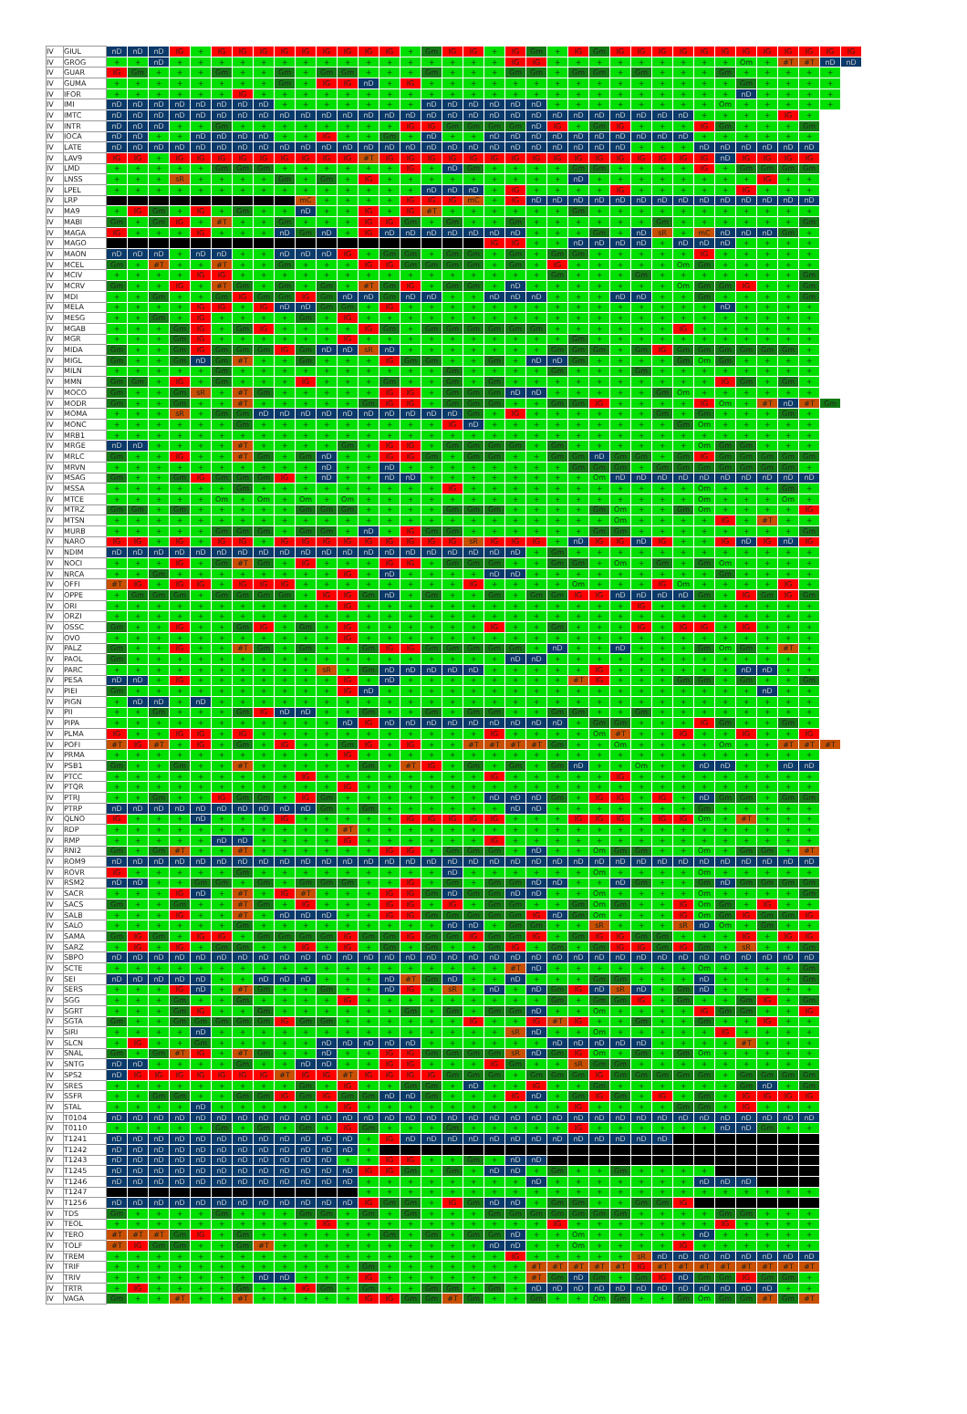| IV | GIUL | nD | nD | nD | IG | + | IG | IG | IG | IG | IG | IG | IG | IG | IG | + | Gm | IG | IG | + | IG | Gm | + | IG | Gm | IG | IG | IG | IG | IG | IG | IG | IG | IG | IG | IG | IG |
| IV | GROG | + | + | nD | + | + | + | + | + | + | + | + | + | + | + | + | + | + | + | + | IG | IG | + | + | + | + | + | + | + | + | + | Om | + | #T | #T | nD | nD |
| IV | GUAR | IG | Gm | + | + | + | Gm | + | + | Gm | + | Gm | Gm | + | + | + | Gm | + | + | + | Gm | Gm | + | Gm | Gm | + | Gm | + | + | + | Gm | + | + | + | + | + | |
| IV | GUMA | + | + | + | + | + | + | + | + | Gm | + | IG | IG | nD | + | IG | + | + | + | + | + | + | + | + | + | + | + | + | + | + | + | Gm | + | + | + | + | |
| IV | IFOR | + | + | + | + | + | + | IG | + | + | + | + | + | + | + | + | + | + | + | + | + | + | + | + | + | + | + | + | + | + | + | nD | + | + | + | + | |
| IV | IMI | nD | nD | nD | nD | nD | nD | nD | nD | + | + | + | + | + | + | + | nD | nD | nD | nD | nD | nD | + | + | + | + | + | + | + | + | Om | + | + | + | + | + | |
| IV | IMTC | nD | nD | nD | nD | nD | nD | nD | nD | nD | nD | nD | nD | nD | nD | nD | nD | nD | nD | nD | nD | nD | nD | nD | nD | nD | nD | nD | nD | + | + | + | + | IG | + | | |
| IV | INTR | nD | nD | nD | + | + | Gm | + | + | + | + | + | + | + | + | IG | IG | Gm | Gm | Gm | Gm | nD | IG | + | Gm | IG | + | + | + | IG | Gm | + | + | + | Gm | | |
| IV | IOCA | nD | nD | + | + | nD | nD | nD | nD | + | + | IG | + | + | Gm | + | nD | + | + | nD | nD | nD | nD | nD | nD | nD | nD | nD | nD | + | + | + | + | + | + | | |
| IV | LATE | nD | nD | nD | nD | nD | nD | nD | nD | nD | nD | nD | nD | nD | nD | nD | nD | nD | nD | nD | nD | nD | nD | nD | nD | nD | + | + | + | nD | nD | nD | nD | nD | nD | | |
| IV | LAV9 | IG | IG | + | IG | IG | IG | IG | IG | IG | IG | IG | IG | #T | IG | IG | IG | IG | IG | IG | IG | IG | IG | IG | IG | IG | IG | IG | IG | IG | nD | IG | IG | IG | IG | | |
| IV | LMD | + | + | + | + | + | Gm | Gm | Gm | + | + | + | + | + | + | IG | + | nD | Gm | + | + | + | + | Gm | Gm | + | + | + | + | IG | + | Gm | Gm | Gm | Gm | | |
| IV | LNSS | + | + | + | sR | + | + | + | + | Gm | + | Gm | + | IG | + | + | + | + | + | + | + | + | + | nD | + | + | + | + | + | + | + | + | IG | + | + | | |
| IV | LPEL | + | + | + | + | + | + | + | + | + | + | + | + | + | + | + | nD | nD | nD | + | IG | + | + | + | + | IG | + | + | + | + | + | IG | + | + | + | | |
| IV | LRP | | | | | | | | | | mC | + | + | + | + | IG | IG | IG | mC | + | IG | nD | nD | nD | nD | nD | nD | nD | nD | nD | nD | nD | nD | nD | nD | | |
| IV | MA9 | + | IG | Gm | + | IG | + | Gm | + | + | nD | + | + | IG | + | IG | #T | + | + | + | + | + | + | Gm | + | + | + | + | + | + | + | + | + | + | + | | |
| IV | MABI | Gm | + | Gm | IG | + | #T | + | + | Gm | + | + | + | IG | IG | Gm | + | Gm | + | + | Gm | + | + | + | + | + | + | Gm | + | + | + | + | + | + | Gm | | |
| IV | MAGA | IG | + | + | + | IG | + | + | + | nD | Gm | nD | + | IG | nD | nD | nD | nD | nD | nD | nD | + | + | + | Gm | + | nD | sR | + | mC | nD | nD | nD | Gm | + | | |
| IV | MAGO | | | | | | | | | | | | | | | | | | | IG | IG | + | + | nD | nD | nD | nD | + | nD | nD | nD | + | + | + | + | | |
| IV | MAON | nD | nD | nD | + | nD | nD | + | + | nD | nD | nD | IG | + | Gm | Gm | + | Gm | Gm | + | Gm | + | Gm | Gm | + | + | + | + | + | IG | + | + | + | + | + | | |
| IV | MCEL | Gm | + | #T | + | + | #T | + | + | Gm | + | + | + | IG | IG | Gm | Gm | Gm | Gm | + | Gm | + | IG | + | + | + | + | + | Om | Gm | + | + | + | + | + | | |
| IV | MCIV | + | + | + | + | IG | IG | + | + | + | + | + | + | + | + | + | + | + | + | + | + | + | Gm | + | + | + | Gm | + | + | + | + | + | + | + | Gm | | |
| IV | MCRV | Gm | + | + | IG | + | #T | Gm | + | Gm | + | Gm | + | #T | Gm | IG | + | Gm | Gm | + | nD | + | + | + | + | + | + | + | Om | Gm | Gm | IG | + | + | Gm | | |
| IV | MDI | + | + | Gm | + | + | Gm | IG | Gm | Gm | IG | Gm | nD | nD | Gm | nD | nD | + | + | nD | nD | nD | + | + | + | nD | nD | + | + | Gm | + | + | + | + | Gm | | |
| IV | MELA | + | + | + | + | IG | IG | + | IG | nD | nD | Gm | Gm | + | IG | + | + | + | + | + | + | + | + | + | + | + | + | + | + | + | nD | + | + | + | + | | |
| IV | MESG | + | + | Gm | + | IG | + | + | + | + | Gm | + | IG | + | + | + | + | + | + | + | + | + | + | + | + | + | + | + | + | + | + | + | + | + | + | | |
| IV | MGAB | + | + | + | Gm | IG | + | Gm | IG | + | + | + | + | IG | Gm | + | Gm | Gm | Gm | Gm | Gm | Gm | + | + | + | + | + | + | IG | + | + | + | + | + | + | | |
| IV | MGR | + | + | + | Gm | IG | + | + | + | + | + | + | IG | + | + | + | + | + | + | + | + | + | + | Gm | + | + | + | + | + | + | + | + | + | + | + | | |
| IV | MIDA | Gm | + | + | Gm | IG | Gm | Gm | Gm | IG | Gm | nD | nD | sR | nD | + | + | + | + | + | + | + | Gm | Gm | Gm | + | Gm | IG | Gm | Gm | Gm | Gm | Gm | Gm | + | | |
| IV | MIGL | Gm | + | + | Gm | nD | Gm | #T | + | + | Gm | + | + | + | IG | Gm | Gm | + | + | Gm | + | nD | nD | Gm | + | + | + | + | Gm | Om | Gm | + | + | + | + | | |
| IV | MILN | + | + | + | + | + | Gm | + | + | + | + | + | + | + | + | + | + | Gm | + | + | + | + | Gm | + | + | + | Gm | + | + | + | + | + | + | + | + | | |
| IV | MMN | Gm | Gm | + | IG | + | Gm | + | + | + | IG | + | + | + | Gm | + | + | Gm | + | Gm | + | + | + | + | + | + | + | + | + | + | IG | Gm | + | Gm | + | | |
| IV | MOCO | Gm | + | + | Gm | sR | + | #T | Gm | + | + | + | + | + | IG | IG | + | Gm | Gm | Gm | nD | nD | + | + | + | + | + | Gm | Om | + | + | + | + | + | + | | |
| IV | MODR | Gm | + | + | Gm | + | + | #T | + | + | + | + | + | Gm | IG | IG | + | Gm | Gm | Gm | + | + | Gm | Gm | IG | + | + | + | + | IG | Om | + | #T | nD | #T | Gm | |
| IV | MOMA | + | + | + | sR | + | Gm | Gm | nD | nD | nD | nD | nD | nD | nD | nD | nD | nD | Gm | + | IG | + | + | + | + | + | + | Gm | + | Gm | + | + | + | Gm | + | | |
| IV | MONC | + | + | + | + | + | + | Gm | + | + | + | + | + | + | + | + | + | IG | nD | + | + | + | + | + | + | + | + | + | Gm | Om | + | + | + | + | + | | |
| IV | MRB1 | + | + | + | + | + | + | + | + | + | + | + | + | + | + | + | + | + | + | + | + | + | + | + | + | + | + | + | + | + | + | + | + | + | + | | |
| IV | MRGE | nD | nD | + | + | + | + | #T | + | + | + | + | Gm | + | IG | IG | + | Gm | Gm | Gm | Gm | + | Gm | + | + | + | + | + | + | Om | Gm | Gm | + | + | + | | |
| IV | MRLC | Gm | + | + | IG | + | + | #T | Gm | + | Gm | nD | + | + | IG | IG | Gm | + | Gm | Gm | + | + | Gm | Gm | nD | Gm | Gm | + | Gm | IG | Gm | Gm | Gm | Gm | Gm | | |
| IV | MRVN | + | + | + | + | + | + | + | + | + | + | nD | + | + | nD | + | + | + | + | + | + | + | + | Gm | Gm | Gm | + | Gm | Gm | Gm | Gm | Gm | Gm | Gm | + | | |
| IV | MSAG | Gm | + | + | Gm | IG | Gm | Gm | Gm | IG | + | nD | + | + | nD | nD | + | + | + | + | + | + | + | + | Om | nD | nD | nD | nD | nD | nD | nD | nD | nD | nD | | |
| IV | MSSA | + | + | + | + | + | + | Gm | + | + | + | + | + | + | + | + | + | IG | + | + | + | + | + | + | + | + | + | + | + | Om | + | + | + | Gm | + | | |
| IV | MTCE | + | + | + | + | + | Om | + | Om | + | Om | + | Om | + | + | + | + | + | + | + | + | + | + | + | + | + | + | + | + | Om | + | + | + | Om | + | | |
| IV | MTRZ | Gm | Gm | + | Gm | + | + | + | + | + | Gm | Gm | Gm | + | + | + | + | Gm | Gm | Gm | + | + | + | + | Gm | Om | + | + | Gm | Om | + | + | + | + | IG | | |
| IV | MTSN | + | + | + | + | + | + | + | + | + | + | + | + | + | + | + | + | + | + | + | + | + | + | + | + | Om | + | + | + | + | IG | + | #T | + | + | | |
| IV | MURB | + | + | + | + | + | Gm | Gm | Gm | + | Gm | Gm | + | nD | + | IG | Gm | Gm | + | + | + | + | + | + | Gm | Gm | + | + | + | + | + | + | + | + | Gm | | |
| IV | NARO | IG | IG | + | IG | + | IG | IG | + | IG | IG | IG | IG | IG | IG | IG | IG | IG | sR | IG | IG | IG | + | nD | IG | IG | nD | IG | + | + | IG | nD | IG | nD | IG | | |
| IV | NDIM | nD | nD | nD | nD | nD | nD | nD | nD | nD | nD | nD | nD | nD | nD | nD | nD | nD | nD | nD | nD | + | Gm | + | + | + | + | + | + | + | + | + | + | + | + | | |
| IV | NOCI | + | + | + | IG | + | Gm | #T | Gm | + | IG | + | + | + | IG | IG | + | Gm | Gm | Gm | + | + | Gm | Gm | + | Om | + | Gm | + | Gm | Om | + | + | + | + | | |
| IV | NRCA | + | + | Gm | + | + | + | + | + | + | + | + | IG | + | nD | + | + | + | + | nD | nD | + | + | + | + | + | + | + | + | + | Gm | + | + | + | + | | |
| IV | OFFI | #T | IG | + | IG | IG | + | IG | IG | IG | + | + | + | + | + | + | + | + | IG | + | + | + | + | Om | + | + | + | IG | Om | + | + | + | + | IG | + | | |
| IV | OPPE | + | Gm | Gm | Gm | + | Gm | Gm | Gm | Gm | + | IG | IG | Gm | nD | + | Gm | + | + | Gm | + | Gm | Gm | IG | IG | nD | nD | nD | nD | Gm | + | IG | Gm | IG | Gm | | |
| IV | ORI | + | + | + | + | + | + | + | + | + | + | + | IG | + | + | + | + | + | + | + | + | + | + | + | + | + | IG | + | + | + | + | + | + | + | + | | |
| IV | ORZI | + | + | + | + | + | + | + | + | + | + | + | + | + | + | + | + | + | + | + | + | + | + | + | + | + | + | + | + | + | + | + | + | + | + | | |
| IV | OSSC | Gm | + | + | IG | + | + | Gm | IG | + | Gm | + | IG | + | + | + | + | + | + | IG | + | + | Gm | + | + | + | IG | + | IG | IG | + | IG | + | + | + | | |
| IV | OVO | + | + | + | + | + | + | + | + | + | + | + | IG | + | + | + | + | + | + | + | + | + | + | + | + | + | + | + | + | + | + | + | + | + | + | | |
| IV | PALZ | Gm | + | + | IG | + | + | #T | Gm | + | Gm | + | + | Gm | IG | IG | Gm | Gm | Gm | Gm | Gm | + | nD | + | + | nD | + | + | + | Gm | Om | Gm | + | #T | + | | |
| IV | PAOL | Gm | + | + | + | + | + | + | + | + | + | + | + | + | + | + | + | + | + | + | nD | nD | + | + | + | + | + | + | + | + | + | + | + | + | + | | |
| IV | PARC | + | + | + | + | + | + | + | + | + | + | sR | + | Gm | nD | nD | nD | nD | nD | + | + | + | + | + | IG | + | + | + | + | + | + | nD | nD | + | + | | |
| IV | PESA | nD | nD | + | IG | + | + | + | + | + | + | + | IG | + | nD | + | + | + | + | + | + | + | + | #T | IG | + | + | + | Gm | Gm | + | Gm | + | + | Gm | | |
| IV | PIEI | Gm | + | + | + | + | + | + | + | + | + | + | IG | nD | + | + | + | + | + | + | + | + | + | + | + | + | + | + | + | + | + | + | nD | + | + | | |
| IV | PIGN | + | nD | nD | + | nD | + | + | + | + | + | + | + | + | + | + | + | + | + | + | + | + | + | + | + | + | + | + | + | + | + | + | + | + | + | | |
| IV | PII | + | + | Gm | + | + | + | Gm | IG | nD | nD | + | + | Gm | + | + | Gm | + | Gm | Gm | + | + | Gm | Gm | + | + | Gm | + | + | + | + | + | + | + | + | | |
| IV | PIPA | + | + | + | + | + | + | + | + | + | + | + | nD | IG | nD | nD | nD | nD | nD | nD | nD | nD | nD | + | Gm | Gm | + | + | + | IG | Gm | + | + | Gm | + | | |
| IV | PLMA | IG | + | + | IG | IG | + | IG | + | + | + | + | + | + | + | + | + | + | + | IG | + | + | + | + | Om | #T | + | + | IG | + | + | IG | + | + | IG | | |
| IV | POFI | #T | IG | #T | + | IG | + | Gm | + | IG | + | + | Gm | IG | + | IG | + | + | #T | #T | #T | #T | Gm | + | + | Om | + | + | + | + | Om | + | + | #T | #T | #T | |
| IV | PRMA | + | + | + | + | + | + | + | + | + | + | + | IG | + | + | + | + | + | + | + | + | + | + | + | + | + | + | + | + | + | + | + | + | + | + | | |
| IV | PSB1 | Gm | + | + | Gm | + | + | #T | + | + | + | + | + | Gm | + | #T | IG | + | Gm | + | Gm | + | Gm | nD | + | + | Om | + | + | nD | nD | + | + | nD | nD | | |
| IV | PTCC | + | + | + | + | + | + | + | + | + | IG | + | + | + | + | + | + | + | + | IG | + | + | + | + | + | IG | + | + | + | + | + | + | + | + | + | | |
| IV | PTQR | + | + | + | + | + | + | + | + | + | + | + | IG | + | + | + | + | + | + | + | + | + | + | + | + | + | + | + | + | + | + | + | + | + | + | | |
| IV | PTRJ | + | + | Gm | + | + | IG | Gm | Gm | + | IG | Gm | + | + | + | + | + | + | + | nD | nD | nD | Gm | + | IG | IG | + | IG | + | nD | Gm | Gm | + | Gm | Gm | | |
| IV | PTRP | nD | nD | nD | nD | nD | nD | nD | nD | nD | nD | Gm | + | Gm | + | + | + | + | + | + | nD | nD | + | + | + | + | + | + | + | Gm | + | + | + | + | + | | |
| IV | QLNO | IG | + | + | + | nD | + | + | + | IG | + | + | + | + | + | IG | IG | IG | IG | IG | + | + | + | IG | IG | IG | + | IG | IG | Om | + | #T | + | + | + | | |
| IV | RDP | + | + | + | + | + | + | + | + | + | + | + | #T | + | + | + | + | + | + | + | + | + | + | + | + | + | + | + | + | + | + | + | + | + | + | | |
| IV | RMP | + | + | + | + | + | nD | nD | + | + | + | + | IG | + | + | + | + | + | + | IG | + | + | + | + | + | + | + | + | + | + | + | + | + | + | + | | |
| IV | RNI2 | Gm | + | Gm | #T | + | + | #T | + | + | + | + | + | + | IG | IG | + | Gm | Gm | Gm | + | nD | + | + | Om | Gm | Gm | + | + | Om | + | Gm | Gm | + | #T | | |
| IV | ROM9 | nD | nD | nD | nD | nD | nD | nD | nD | nD | nD | nD | nD | nD | nD | nD | nD | nD | nD | nD | nD | nD | nD | nD | nD | nD | nD | nD | nD | nD | nD | nD | nD | nD | nD | | |
| IV | ROVR | IG | + | + | + | + | + | Gm | + | + | + | + | + | + | + | + | + | nD | + | + | + | + | + | + | Om | + | + | + | + | Om | + | + | + | + | + | | |
| IV | RSM2 | nD | nD | + | + | Gm | Gm | + | Gm | + | Gm | Gm | Gm | + | + | IG | + | Gm | + | Gm | Gm | nD | nD | + | + | nD | Gm | + | + | Gm | nD | Gm | Gm | Gm | Gm | | |
| IV | SACR | + | + | + | IG | nD | + | #T | + | IG | #T | + | + | + | IG | IG | Gm | nD | Gm | Gm | nD | nD | + | + | Om | + | + | + | + | Om | + | + | + | + | Gm | | |
| IV | SACS | Gm | + | + | Gm | + | + | #T | Gm | + | IG | + | + | + | IG | IG | + | IG | + | Gm | Gm | + | + | Gm | Om | Gm | + | + | IG | Om | Gm | + | IG | + | + | | |
| IV | SALB | + | + | + | IG | + | + | #T | + | nD | nD | nD | + | + | IG | IG | Gm | Gm | Gm | Gm | Gm | IG | nD | Gm | Om | + | + | + | IG | Om | Gm | IG | Gm | Gm | IG | | |
| IV | SALO | + | + | + | + | + | + | Gm | + | + | + | + | + | + | + | + | + | nD | nD | + | Gm | Gm | + | + | sR | + | + | + | sR | nD | Om | + | Gm | + | + | | |
| IV | SAMA | Gm | IG | Gm | + | IG | IG | + | Gm | Gm | Gm | Gm | IG | Gm | Gm | IG | Gm | Gm | IG | Gm | Gm | IG | + | Gm | IG | IG | Gm | Gm | + | + | + | IG | + | IG | IG | | |
| IV | SARZ | + | IG | + | IG | + | Gm | Gm | + | + | IG | + | IG | + | Gm | + | Gm | + | + | Gm | IG | + | Gm | + | Gm | IG | IG | Gm | IG | Gm | + | sR | + | + | Gm | | |
| IV | SBPO | nD | nD | nD | nD | nD | nD | nD | nD | nD | nD | nD | nD | nD | nD | nD | nD | nD | nD | nD | nD | nD | nD | nD | nD | nD | nD | nD | nD | nD | nD | nD | nD | nD | nD | | |
| IV | SCTE | + | + | + | + | + | + | + | + | + | + | + | + | + | + | + | + | + | + | + | #T | nD | + | + | + | + | + | + | + | Om | + | + | + | + | Gm | | |
| IV | SEI | nD | nD | nD | nD | nD | + | + | nD | nD | nD | + | + | + | nD | #T | Gm | nD | + | + | nD | + | + | + | Gm | Gm | + | + | + | nD | + | + | + | + | Gm | | |
| IV | SERS | + | + | + | IG | nD | + | #T | Gm | + | + | Gm | + | + | nD | IG | + | sR | + | nD | + | nD | Gm | IG | nD | sR | nD | + | Gm | nD | + | + | + | + | + | | |
| IV | SGG | + | + | + | Gm | + | + | Gm | + | + | + | + | IG | + | + | + | + | + | + | + | + | + | Gm | + | Gm | Gm | IG | + | Gm | + | + | Gm | IG | + | Gm | | |
| IV | SGRT | + | + | + | Gm | IG | + | + | Gm | + | + | + | + | + | + | Gm | + | Gm | + | Gm | Gm | nD | + | + | Om | + | + | + | + | IG | Gm | Gm | + | + | IG | | |
| IV | SGTA | Gm | + | + | Gm | Gm | Gm | Gm | Gm | IG | Gm | Gm | + | + | + | + | + | + | IG | + | + | IG | #T | IG | + | + | Gm | + | + | Gm | + | + | IG | + | + | | |
| IV | SIRI | + | + | + | + | nD | + | + | + | + | + | + | + | + | + | + | + | + | + | + | sR | nD | + | + | Om | + | + | + | + | + | IG | + | + | + | + | | |
| IV | SLCN | + | IG | + | + | Gm | + | + | + | + | + | nD | nD | nD | nD | nD | + | + | + | + | + | + | nD | nD | nD | nD | nD | + | + | + | + | #T | + | + | + | | |
| IV | SNAL | Gm | + | Gm | #T | IG | + | #T | Gm | + | + | nD | + | + | IG | IG | Gm | Gm | Gm | Gm | sR | nD | Gm | IG | Om | + | Gm | + | Gm | Om | + | + | + | + | + | | |
| IV | SNTG | nD | nD | + | + | + | + | Gm | + | + | nD | nD | + | + | IG | IG | + | + | + | IG | Gm | + | + | sR | Gm | Gm | + | + | + | + | + | + | + | + | + | | |
| IV | SPS2 | nD | IG | IG | IG | IG | IG | IG | IG | #T | IG | IG | #T | IG | IG | IG | IG | Gm | Gm | Gm | + | Gm | Gm | Gm | IG | Gm | Gm | Gm | Gm | Gm | + | Gm | Gm | Gm | Gm | | |
| IV | SRES | + | + | + | + | + | + | + | + | + | Gm | + | IG | + | + | Gm | Gm | + | nD | + | + | IG | + | + | Gm | + | + | + | + | + | + | Gm | nD | + | Gm | | |
| IV | SSFR | + | + | Gm | Gm | + | + | Gm | Gm | IG | Gm | IG | Gm | Gm | nD | nD | Gm | + | + | + | IG | nD | + | Gm | IG | Gm | + | IG | + | Gm | + | IG | IG | IG | IG | | |
| IV | STAL | + | + | + | + | nD | + | + | + | + | + | + | IG | + | + | + | + | + | + | + | + | + | + | IG | + | + | + | + | Gm | Gm | + | IG | + | + | + | | |
| IV | T0104 | nD | nD | nD | nD | nD | nD | nD | nD | nD | nD | nD | nD | nD | nD | nD | nD | nD | nD | nD | nD | nD | nD | nD | nD | nD | nD | nD | nD | nD | nD | nD | nD | nD | nD | | |
| IV | T0110 | + | + | + | + | + | Gm | + | Gm | + | Gm | + | IG | Gm | + | + | + | Gm | + | + | + | + | + | IG | + | + | + | + | + | + | nD | nD | Gm | + | + | | |
| IV | T1241 | nD | nD | nD | nD | nD | nD | nD | nD | nD | nD | nD | nD | + | IG | nD | nD | nD | nD | nD | nD | nD | nD | nD | nD | nD | nD | nD | | | | | | | | | |
| IV | T1242 | nD | nD | nD | nD | nD | nD | nD | nD | nD | nD | nD | nD | + | | | | | | | | | | | | | | | | | | | | | | | |
| IV | T1243 | nD | nD | nD | nD | nD | nD | nD | nD | nD | nD | nD | + | + | IG | IG | + | + | Gm | + | nD | nD | | | | | | | | | | | | | | | |
| IV | T1245 | nD | nD | nD | nD | nD | nD | nD | nD | nD | nD | nD | nD | IG | IG | Gm | + | Gm | + | nD | nD | + | Gm | + | + | Gm | + | + | + | + | | | | | | | |
| IV | T1246 | nD | nD | nD | nD | nD | nD | nD | nD | nD | nD | nD | nD | + | + | + | + | + | + | + | + | nD | + | + | + | + | + | + | + | nD | nD | nD | | | | | |
| IV | T1247 | | | | | | | | | | | | | + | + | + | + | + | + | + | + | + | + | + | + | + | + | + | + | + | + | + | + | + | + | | |
| IV | T1256 | nD | nD | nD | nD | nD | nD | nD | nD | nD | nD | nD | nD | IG | Gm | Gm | + | IG | Gm | nD | nD | + | Gm | Gm | + | + | Gm | Gm | IG | | | | | | | | |
| IV | TDS | Gm | + | + | + | + | Gm | + | + | + | Gm | Gm | + | Gm | + | Gm | + | + | + | Gm | Gm | Gm | Gm | Gm | Gm | Gm | + | + | + | + | Gm | Gm | + | + | + | | |
| IV | TEOL | + | + | + | + | + | + | + | + | + | + | IG | + | + | + | + | + | + | + | + | + | + | IG | + | + | + | + | + | + | + | IG | + | + | + | + | | |
| IV | TERO | #T | #T | #T | Gm | IG | + | Gm | + | + | + | + | + | + | Gm | + | Gm | + | Gm | Gm | nD | + | + | Om | + | + | + | + | + | nD | + | + | + | + | + | | |
| IV | TOLF | #T | IG | Gm | Gm | + | + | Gm | #T | + | + | + | + | + | + | + | + | + | + | nD | nD | + | + | Om | + | + | + | + | IG | + | + | + | + | + | + | | |
| IV | TREM | + | + | + | + | + | + | + | + | + | + | + | + | + | + | + | + | + | + | + | IG | + | + | + | + | + | sR | nD | nD | nD | nD | nD | nD | nD | nD | | |
| IV | TRIF | + | + | + | + | + | + | + | + | + | + | + | + | Gm | + | + | + | + | + | + | + | #T | #T | #T | #T | #T | IG | #T | #T | #T | #T | #T | #T | #T | #T | | |
| IV | TRIV | + | + | + | + | + | + | + | nD | nD | + | + | + | IG | + | + | + | + | + | + | + | #T | Gm | nD | Gm | + | Gm | IG | nD | Gm | Gm | IG | Gm | Gm | + | | |
| IV | TRTR | + | IG | + | + | + | + | Gm | + | + | IG | Gm | + | Gm | + | + | Gm | Gm | + | Gm | + | nD | nD | nD | nD | nD | nD | nD | nD | nD | nD | nD | nD | + | + | | |
| IV | VAGA | Gm | + | + | #T | + | + | #T | + | + | + | + | + | IG | IG | Gm | Gm | #T | Gm | + | + | Gm | + | + | Om | Gm | + | + | Gm | Om | Gm | Gm | #T | Gm | #T | | |